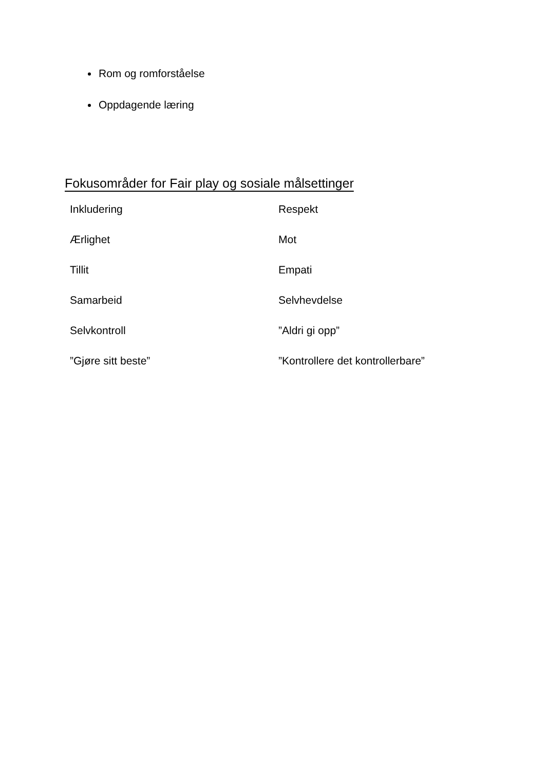Rom og romforståelse
Oppdagende læring
Fokusområder for Fair play og sosiale målsettinger
| Inkludering | Respekt |
| Ærlighet | Mot |
| Tillit | Empati |
| Samarbeid | Selvhevdelse |
| Selvkontroll | ”Aldri gi opp” |
| ”Gjøre sitt beste” | ”Kontrollere det kontrollerbare” |